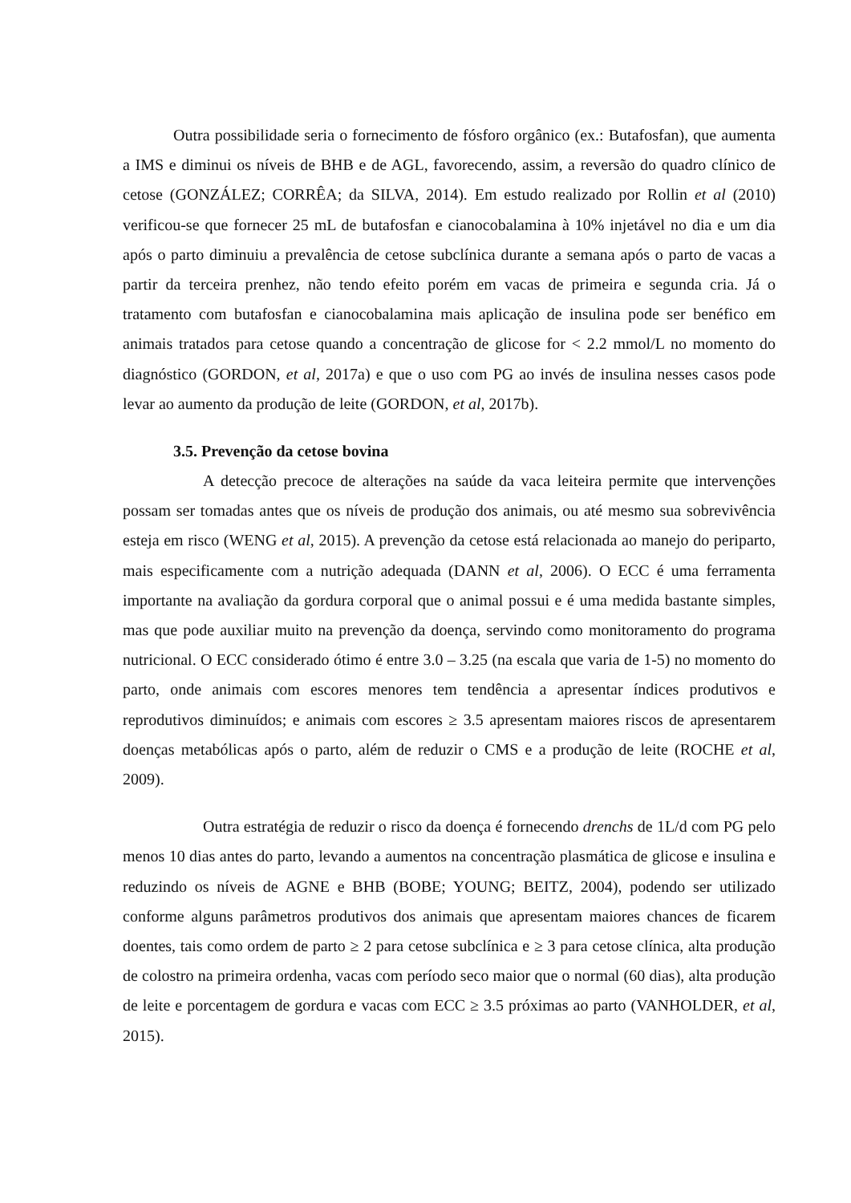Outra possibilidade seria o fornecimento de fósforo orgânico (ex.: Butafosfan), que aumenta a IMS e diminui os níveis de BHB e de AGL, favorecendo, assim, a reversão do quadro clínico de cetose (GONZÁLEZ; CORRÊA; da SILVA, 2014). Em estudo realizado por Rollin et al (2010) verificou-se que fornecer 25 mL de butafosfan e cianocobalamina à 10% injetável no dia e um dia após o parto diminuiu a prevalência de cetose subclínica durante a semana após o parto de vacas a partir da terceira prenhez, não tendo efeito porém em vacas de primeira e segunda cria. Já o tratamento com butafosfan e cianocobalamina mais aplicação de insulina pode ser benéfico em animais tratados para cetose quando a concentração de glicose for < 2.2 mmol/L no momento do diagnóstico (GORDON, et al, 2017a) e que o uso com PG ao invés de insulina nesses casos pode levar ao aumento da produção de leite (GORDON, et al, 2017b).
3.5. Prevenção da cetose bovina
A detecção precoce de alterações na saúde da vaca leiteira permite que intervenções possam ser tomadas antes que os níveis de produção dos animais, ou até mesmo sua sobrevivência esteja em risco (WENG et al, 2015). A prevenção da cetose está relacionada ao manejo do periparto, mais especificamente com a nutrição adequada (DANN et al, 2006). O ECC é uma ferramenta importante na avaliação da gordura corporal que o animal possui e é uma medida bastante simples, mas que pode auxiliar muito na prevenção da doença, servindo como monitoramento do programa nutricional. O ECC considerado ótimo é entre 3.0 – 3.25 (na escala que varia de 1-5) no momento do parto, onde animais com escores menores tem tendência a apresentar índices produtivos e reprodutivos diminuídos; e animais com escores ≥ 3.5 apresentam maiores riscos de apresentarem doenças metabólicas após o parto, além de reduzir o CMS e a produção de leite (ROCHE et al, 2009).
Outra estratégia de reduzir o risco da doença é fornecendo drenchs de 1L/d com PG pelo menos 10 dias antes do parto, levando a aumentos na concentração plasmática de glicose e insulina e reduzindo os níveis de AGNE e BHB (BOBE; YOUNG; BEITZ, 2004), podendo ser utilizado conforme alguns parâmetros produtivos dos animais que apresentam maiores chances de ficarem doentes, tais como ordem de parto ≥ 2 para cetose subclínica e ≥ 3 para cetose clínica, alta produção de colostro na primeira ordenha, vacas com período seco maior que o normal (60 dias), alta produção de leite e porcentagem de gordura e vacas com ECC ≥ 3.5 próximas ao parto (VANHOLDER, et al, 2015).